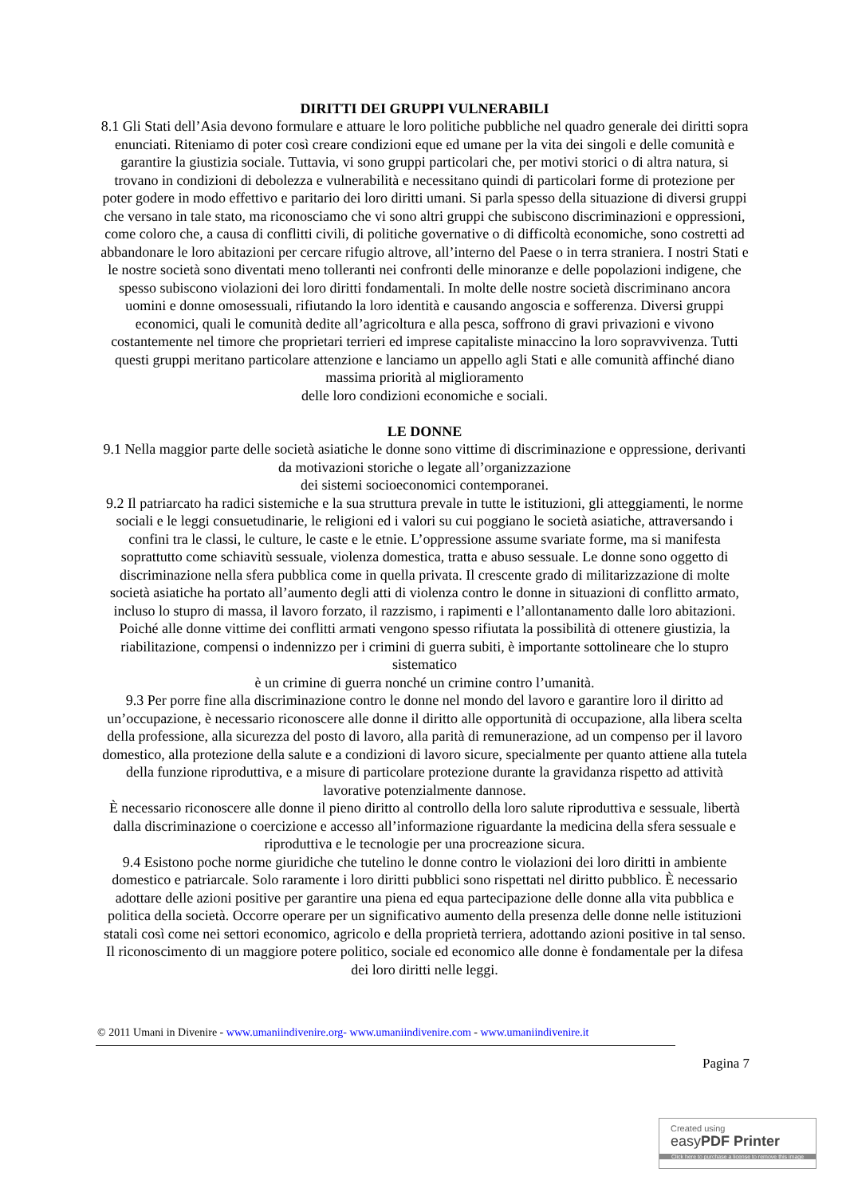DIRITTI DEI GRUPPI VULNERABILI
8.1 Gli Stati dell’Asia devono formulare e attuare le loro politiche pubbliche nel quadro generale dei diritti sopra enunciati. Riteniamo di poter così creare condizioni eque ed umane per la vita dei singoli e delle comunità e garantire la giustizia sociale. Tuttavia, vi sono gruppi particolari che, per motivi storici o di altra natura, si trovano in condizioni di debolezza e vulnerabilità e necessitano quindi di particolari forme di protezione per poter godere in modo effettivo e paritario dei loro diritti umani. Si parla spesso della situazione di diversi gruppi che versano in tale stato, ma riconosciamo che vi sono altri gruppi che subiscono discriminazioni e oppressioni, come coloro che, a causa di conflitti civili, di politiche governative o di difficoltà economiche, sono costretti ad abbandonare le loro abitazioni per cercare rifugio altrove, all’interno del Paese o in terra straniera. I nostri Stati e le nostre società sono diventati meno tolleranti nei confronti delle minoranze e delle popolazioni indigene, che spesso subiscono violazioni dei loro diritti fondamentali. In molte delle nostre società discriminano ancora uomini e donne omosessuali, rifiutando la loro identità e causando angoscia e sofferenza. Diversi gruppi economici, quali le comunità dedite all’agricoltura e alla pesca, soffrono di gravi privazioni e vivono costantemente nel timore che proprietari terrieri ed imprese capitaliste minaccino la loro sopravvivenza. Tutti questi gruppi meritano particolare attenzione e lanciamo un appello agli Stati e alle comunità affinché diano massima priorità al miglioramento
delle loro condizioni economiche e sociali.
LE DONNE
9.1 Nella maggior parte delle società asiatiche le donne sono vittime di discriminazione e oppressione, derivanti da motivazioni storiche o legate all’organizzazione
dei sistemi socioeconomici contemporanei.
9.2 Il patriarcato ha radici sistemiche e la sua struttura prevale in tutte le istituzioni, gli atteggiamenti, le norme sociali e le leggi consuetudinarie, le religioni ed i valori su cui poggiano le società asiatiche, attraversando i confini tra le classi, le culture, le caste e le etnie. L’oppressione assume svariate forme, ma si manifesta soprattutto come schiavitù sessuale, violenza domestica, tratta e abuso sessuale. Le donne sono oggetto di discriminazione nella sfera pubblica come in quella privata. Il crescente grado di militarizzazione di molte società asiatiche ha portato all’aumento degli atti di violenza contro le donne in situazioni di conflitto armato, incluso lo stupro di massa, il lavoro forzato, il razzismo, i rapimenti e l’allontanamento dalle loro abitazioni. Poiché alle donne vittime dei conflitti armati vengono spesso rifiutata la possibilità di ottenere giustizia, la riabilitazione, compensi o indennizzo per i crimini di guerra subiti, è importante sottolineare che lo stupro sistematico
è un crimine di guerra nonché un crimine contro l’umanità.
9.3 Per porre fine alla discriminazione contro le donne nel mondo del lavoro e garantire loro il diritto ad un’occupazione, è necessario riconoscere alle donne il diritto alle opportunità di occupazione, alla libera scelta della professione, alla sicurezza del posto di lavoro, alla parità di remunerazione, ad un compenso per il lavoro domestico, alla protezione della salute e a condizioni di lavoro sicure, specialmente per quanto attiene alla tutela della funzione riproduttiva, e a misure di particolare protezione durante la gravidanza rispetto ad attività lavorative potenzialmente dannose.
È necessario riconoscere alle donne il pieno diritto al controllo della loro salute riproduttiva e sessuale, libertà dalla discriminazione o coercizione e accesso all’informazione riguardante la medicina della sfera sessuale e riproduttiva e le tecnologie per una procreazione sicura.
9.4 Esistono poche norme giuridiche che tutelino le donne contro le violazioni dei loro diritti in ambiente domestico e patriarcale. Solo raramente i loro diritti pubblici sono rispettati nel diritto pubblico. È necessario adottare delle azioni positive per garantire una piena ed equa partecipazione delle donne alla vita pubblica e politica della società. Occorre operare per un significativo aumento della presenza delle donne nelle istituzioni statali così come nei settori economico, agricolo e della proprietà terriera, adottando azioni positive in tal senso. Il riconoscimento di un maggiore potere politico, sociale ed economico alle donne è fondamentale per la difesa dei loro diritti nelle leggi.
© 2011 Umani in Divenire - www.umaniindivenire.org- www.umaniindivenire.com - www.umaniindivenire.it
Pagina 7
Created using
easyPDF Printer
Click here to purchase a license to remove this image